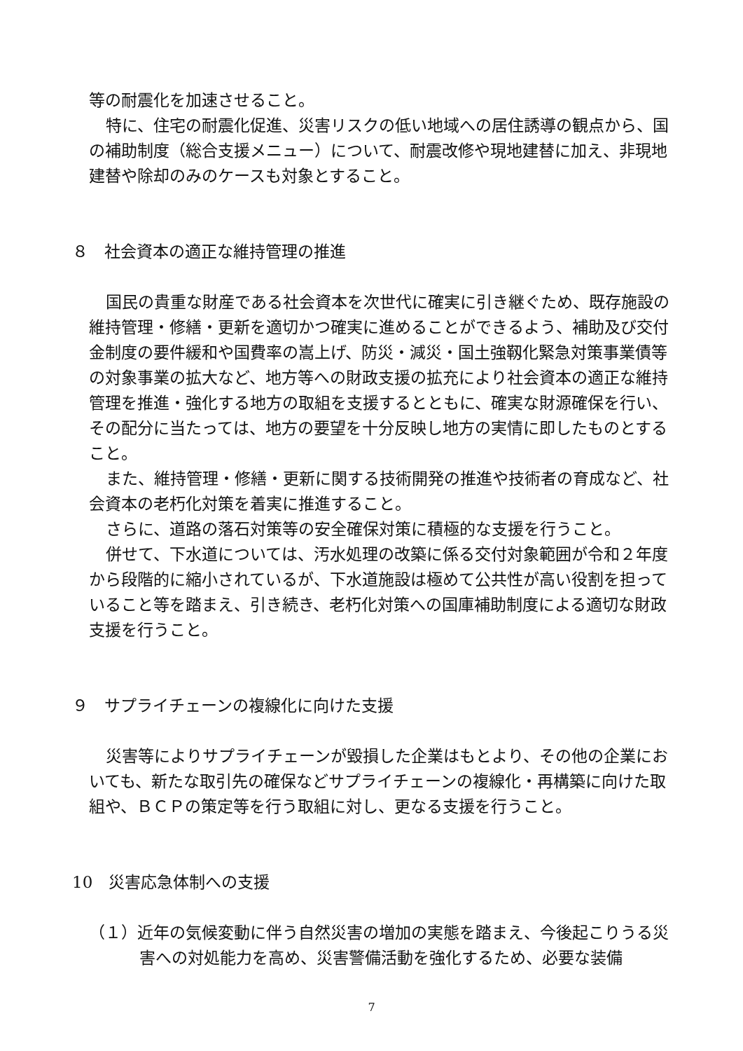等の耐震化を加速させること。
特に、住宅の耐震化促進、災害リスクの低い地域への居住誘導の観点から、国の補助制度（総合支援メニュー）について、耐震改修や現地建替に加え、非現地建替や除却のみのケースも対象とすること。
８　社会資本の適正な維持管理の推進
国民の貴重な財産である社会資本を次世代に確実に引き継ぐため、既存施設の維持管理・修繕・更新を適切かつ確実に進めることができるよう、補助及び交付金制度の要件緩和や国費率の嵩上げ、防災・減災・国土強靱化緊急対策事業債等の対象事業の拡大など、地方等への財政支援の拡充により社会資本の適正な維持管理を推進・強化する地方の取組を支援するとともに、確実な財源確保を行い、その配分に当たっては、地方の要望を十分反映し地方の実情に即したものとすること。
また、維持管理・修繕・更新に関する技術開発の推進や技術者の育成など、社会資本の老朽化対策を着実に推進すること。
さらに、道路の落石対策等の安全確保対策に積極的な支援を行うこと。
併せて、下水道については、汚水処理の改築に係る交付対象範囲が令和２年度から段階的に縮小されているが、下水道施設は極めて公共性が高い役割を担っていること等を踏まえ、引き続き、老朽化対策への国庫補助制度による適切な財政支援を行うこと。
９　サプライチェーンの複線化に向けた支援
災害等によりサプライチェーンが毀損した企業はもとより、その他の企業においても、新たな取引先の確保などサプライチェーンの複線化・再構築に向けた取組や、ＢＣＰの策定等を行う取組に対し、更なる支援を行うこと。
10　災害応急体制への支援
（１）近年の気候変動に伴う自然災害の増加の実態を踏まえ、今後起こりうる災害への対処能力を高め、災害警備活動を強化するため、必要な装備
7